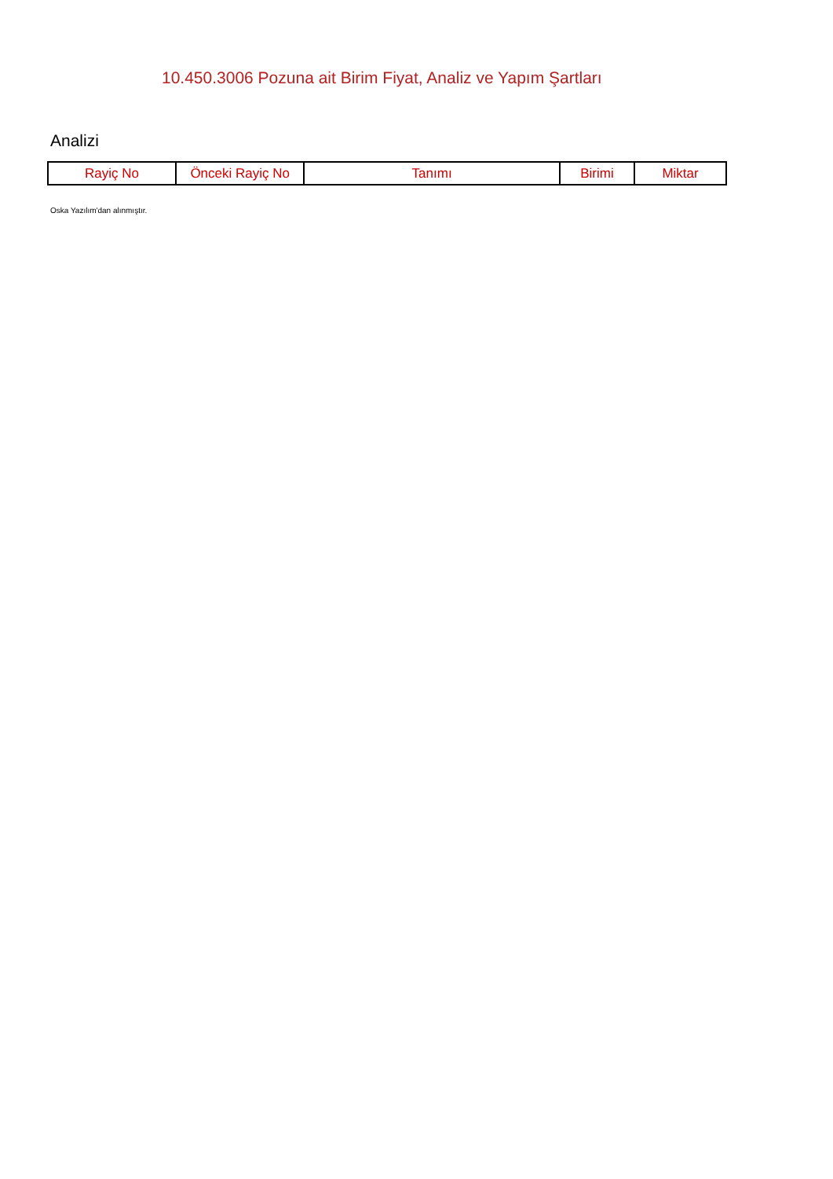10.450.3006 Pozuna ait Birim Fiyat, Analiz ve Yapım Şartları
Analizi
| Rayiç No | Önceki Rayiç No | Tanımı | Birimi | Miktar |
| --- | --- | --- | --- | --- |
Oska Yazılım'dan alınmıştır.